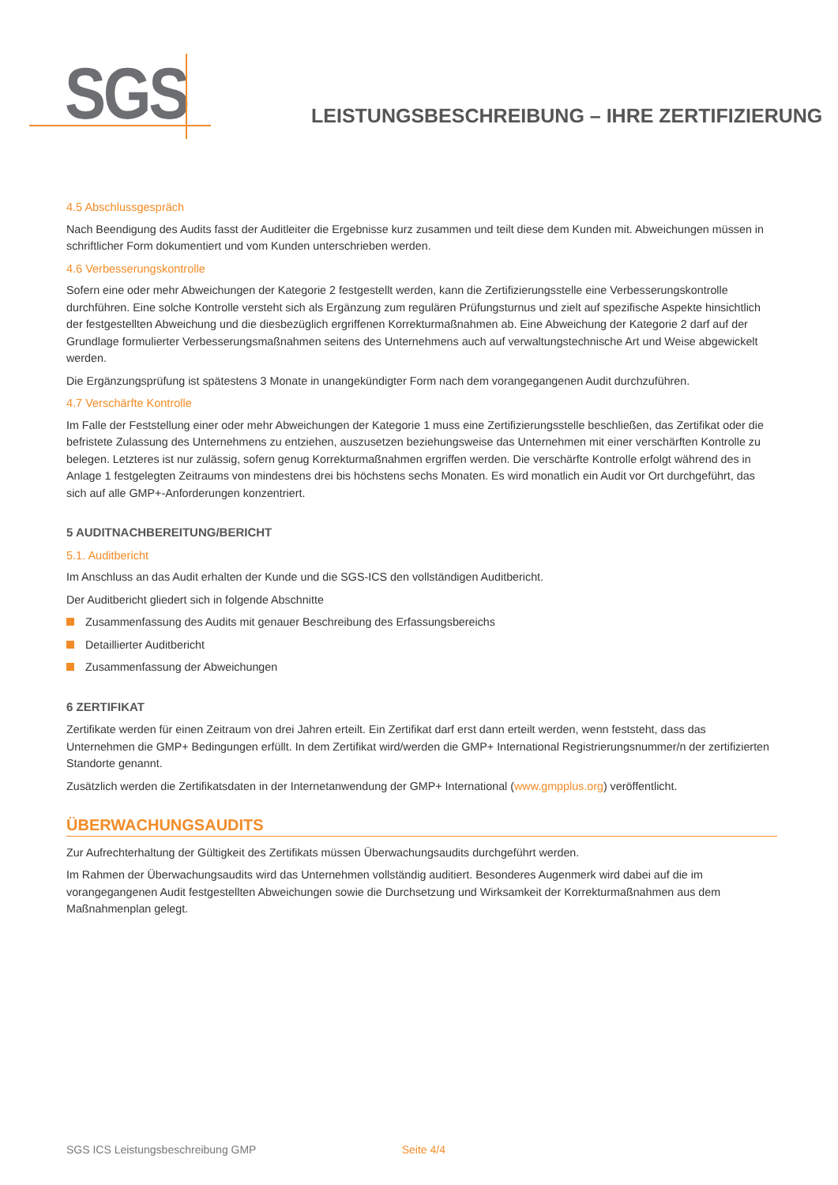SGS
LEISTUNGSBESCHREIBUNG – IHRE ZERTIFIZIERUNG
4.5 Abschlussgespräch
Nach Beendigung des Audits fasst der Auditleiter die Ergebnisse kurz zusammen und teilt diese dem Kunden mit. Abweichungen müssen in schriftlicher Form dokumentiert und vom Kunden unterschrieben werden.
4.6 Verbesserungskontrolle
Sofern eine oder mehr Abweichungen der Kategorie 2 festgestellt werden, kann die Zertifizierungsstelle eine Verbesserungskontrolle durchführen. Eine solche Kontrolle versteht sich als Ergänzung zum regulären Prüfungsturnus und zielt auf spezifische Aspekte hinsichtlich der festgestellten Abweichung und die diesbezüglich ergriffenen Korrekturmaßnahmen ab. Eine Abweichung der Kategorie 2 darf auf der Grundlage formulierter Verbesserungsmaßnahmen seitens des Unternehmens auch auf verwaltungstechnische Art und Weise abgewickelt werden.
Die Ergänzungsprüfung ist spätestens 3 Monate in unangekündigter Form nach dem vorangegangenen Audit durchzuführen.
4.7 Verschärfte Kontrolle
Im Falle der Feststellung einer oder mehr Abweichungen der Kategorie 1 muss eine Zertifizierungsstelle beschließen, das Zertifikat oder die befristete Zulassung des Unternehmens zu entziehen, auszusetzen beziehungsweise das Unternehmen mit einer verschärften Kontrolle zu belegen. Letzteres ist nur zulässig, sofern genug Korrekturmaßnahmen ergriffen werden. Die verschärfte Kontrolle erfolgt während des in Anlage 1 festgelegten Zeitraums von mindestens drei bis höchstens sechs Monaten. Es wird monatlich ein Audit vor Ort durchgeführt, das sich auf alle GMP+-Anforderungen konzentriert.
5 AUDITNACHBEREITUNG/BERICHT
5.1. Auditbericht
Im Anschluss an das Audit erhalten der Kunde und die SGS-ICS den vollständigen Auditbericht.
Der Auditbericht gliedert sich in folgende Abschnitte
Zusammenfassung des Audits mit genauer Beschreibung des Erfassungsbereichs
Detaillierter Auditbericht
Zusammenfassung der Abweichungen
6 ZERTIFIKAT
Zertifikate werden für einen Zeitraum von drei Jahren erteilt. Ein Zertifikat darf erst dann erteilt werden, wenn feststeht, dass das Unternehmen die GMP+ Bedingungen erfüllt. In dem Zertifikat wird/werden die GMP+ International Registrierungsnummer/n der zertifizierten Standorte genannt.
Zusätzlich werden die Zertifikatsdaten in der Internetanwendung der GMP+ International (www.gmpplus.org) veröffentlicht.
ÜBERWACHUNGSAUDITS
Zur Aufrechterhaltung der Gültigkeit des Zertifikats müssen Überwachungsaudits durchgeführt werden.
Im Rahmen der Überwachungsaudits wird das Unternehmen vollständig auditiert. Besonderes Augenmerk wird dabei auf die im vorangegangenen Audit festgestellten Abweichungen sowie die Durchsetzung und Wirksamkeit der Korrekturmaßnahmen aus dem Maßnahmenplan gelegt.
SGS ICS Leistungsbeschreibung GMP Seite 4/4